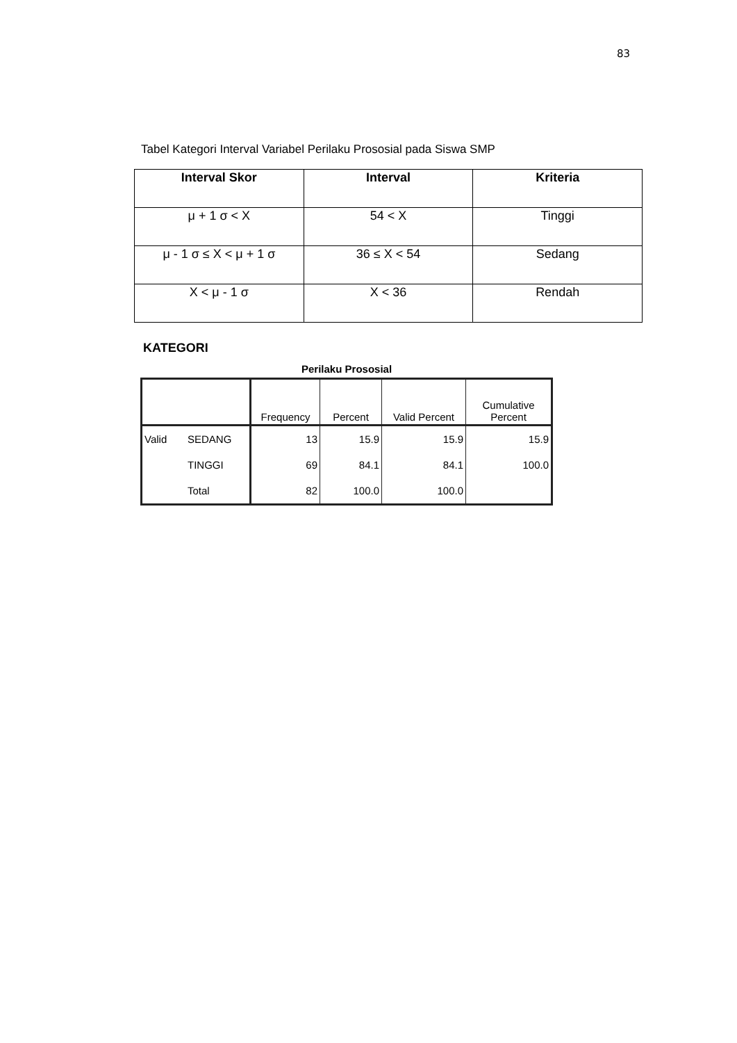83
Tabel Kategori Interval Variabel Perilaku Prososial pada Siswa SMP
| Interval Skor | Interval | Kriteria |
| --- | --- | --- |
| μ + 1 σ < X | 54 < X | Tinggi |
| μ - 1 σ ≤ X < μ + 1 σ | 36 ≤ X < 54 | Sedang |
| X < μ - 1 σ | X < 36 | Rendah |
KATEGORI
Perilaku Prososial
| | | Frequency | Percent | Valid Percent | Cumulative Percent |
| --- | --- | --- | --- | --- | --- |
| Valid | SEDANG | 13 | 15.9 | 15.9 | 15.9 |
| | TINGGI | 69 | 84.1 | 84.1 | 100.0 |
| | Total | 82 | 100.0 | 100.0 | |